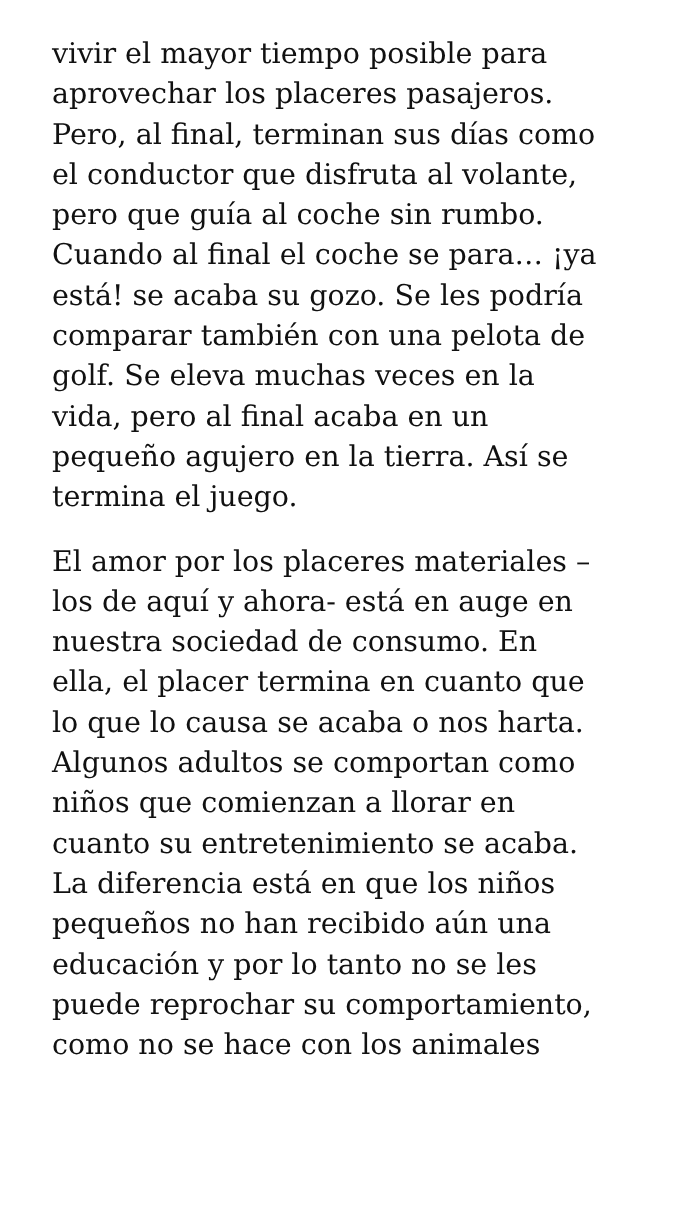vivir el mayor tiempo posible para aprovechar los placeres pasajeros. Pero, al final, terminan sus días como el conductor que disfruta al volante, pero que guía al coche sin rumbo. Cuando al final el coche se para… ¡ya está! se acaba su gozo. Se les podría comparar también con una pelota de golf. Se eleva muchas veces en la vida, pero al final acaba en un pequeño agujero en la tierra. Así se termina el juego.
El amor por los placeres materiales – los de aquí y ahora- está en auge en nuestra sociedad de consumo. En ella, el placer termina en cuanto que lo que lo causa se acaba o nos harta. Algunos adultos se comportan como niños que comienzan a llorar en cuanto su entretenimiento se acaba. La diferencia está en que los niños pequeños no han recibido aún una educación y por lo tanto no se les puede reprochar su comportamiento, como no se hace con los animales